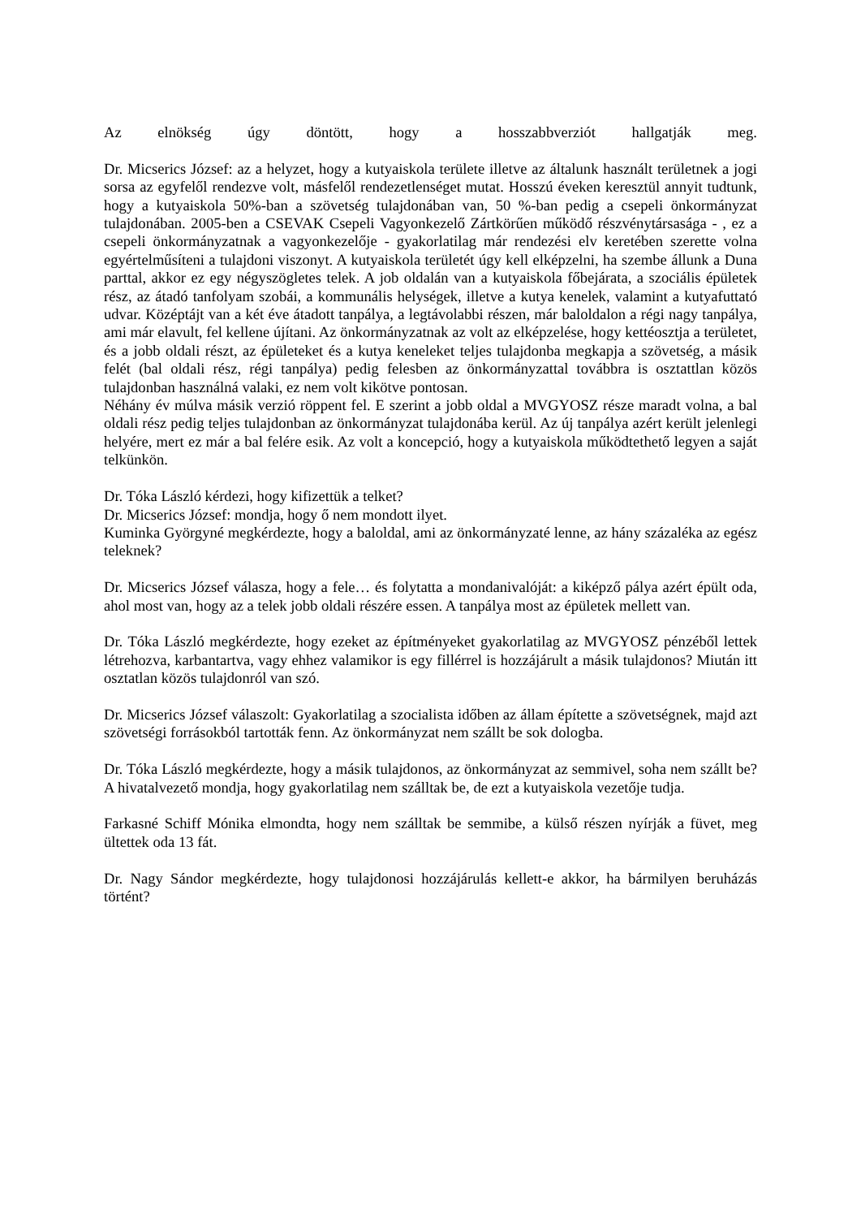Az elnökség úgy döntött, hogy a hosszabbverziót hallgatják meg.
Dr. Micserics József: az a helyzet, hogy a kutyaiskola területe illetve az általunk használt területnek a jogi sorsa az egyfelől rendezve volt, másfelől rendezetlenséget mutat. Hosszú éveken keresztül annyit tudtunk, hogy a kutyaiskola 50%-ban a szövetség tulajdonában van, 50 %-ban pedig a csepeli önkormányzat tulajdonában. 2005-ben a CSEVAK Csepeli Vagyonkezelő Zártkörűen működő részvénytársasága - , ez a csepeli önkormányzatnak a vagyonkezelője - gyakorlatilag már rendezési elv keretében szerette volna egyértelműsíteni a tulajdoni viszonyt. A kutyaiskola területét úgy kell elképzelni, ha szembe állunk a Duna parttal, akkor ez egy négyszögletes telek. A job oldalán van a kutyaiskola főbejárata, a szociális épületek rész, az átadó tanfolyam szobái, a kommunális helységek, illetve a kutya kenelek, valamint a kutyafuttató udvar. Középtájt van a két éve átadott tanpálya, a legtávolabbi részen, már baloldalon a régi nagy tanpálya, ami már elavult, fel kellene újítani. Az önkormányzatnak az volt az elképzelése, hogy kettéosztja a területet, és a jobb oldali részt, az épületeket és a kutya keneleket teljes tulajdonba megkapja a szövetség, a másik felét (bal oldali rész, régi tanpálya) pedig felesben az önkormányzattal továbbra is osztattlan közös tulajdonban használná valaki, ez nem volt kikötve pontosan.
Néhány év múlva másik verzió röppent fel. E szerint a jobb oldal a MVGYOSZ része maradt volna, a bal oldali rész pedig teljes tulajdonban az önkormányzat tulajdonába kerül. Az új tanpálya azért került jelenlegi helyére, mert ez már a bal felére esik. Az volt a koncepció, hogy a kutyaiskola működtethető legyen a saját telkünkön.
Dr. Tóka László kérdezi, hogy kifizettük a telket?
Dr. Micserics József: mondja, hogy ő nem mondott ilyet.
Kuminka Györgyné megkérdezte, hogy a baloldal, ami az önkormányzaté lenne, az hány százaléka az egész teleknek?
Dr. Micserics József válasza, hogy a fele… és folytatta a mondanivalóját: a kiképző pálya azért épült oda, ahol most van, hogy az a telek jobb oldali részére essen. A tanpálya most az épületek mellett van.
Dr. Tóka László megkérdezte, hogy ezeket az építményeket gyakorlatilag az MVGYOSZ pénzéből lettek létrehozva, karbantartva, vagy ehhez valamikor is egy fillérrel is hozzájárult a másik tulajdonos? Miután itt osztatlan közös tulajdonról van szó.
Dr. Micserics József válaszolt: Gyakorlatilag a szocialista időben az állam építette a szövetségnek, majd azt szövetségi forrásokból tartották fenn. Az önkormányzat nem szállt be sok dologba.
Dr. Tóka László megkérdezte, hogy a másik tulajdonos, az önkormányzat az semmivel, soha nem szállt be? A hivatalvezető mondja, hogy gyakorlatilag nem szálltak be, de ezt a kutyaiskola vezetője tudja.
Farkasné Schiff Mónika elmondta, hogy nem szálltak be semmibe, a külső részen nyírják a füvet, meg ültettek oda 13 fát.
Dr. Nagy Sándor megkérdezte, hogy tulajdonosi hozzájárulás kellett-e akkor, ha bármilyen beruházás történt?